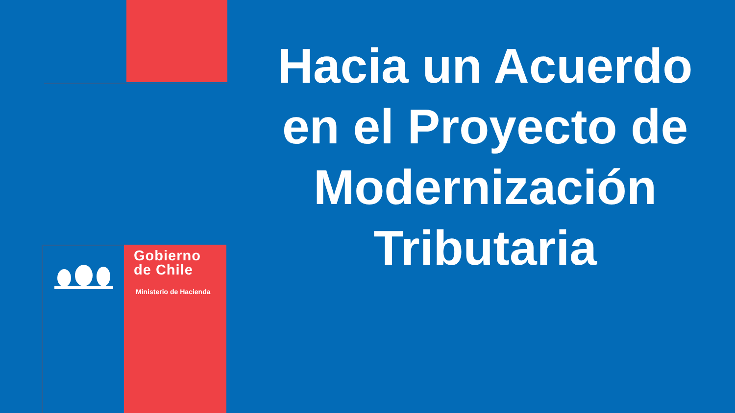Hacia un Acuerdo en el Proyecto de Modernización Tributaria
Gobierno
de Chile
Ministerio de Hacienda